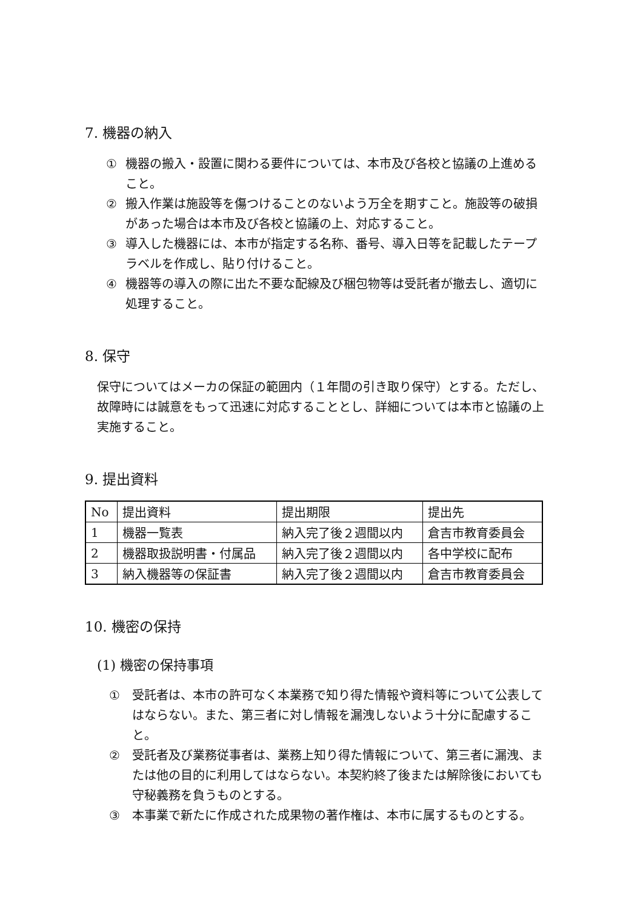7. 機器の納入
① 機器の搬入・設置に関わる要件については、本市及び各校と協議の上進めること。
② 搬入作業は施設等を傷つけることのないよう万全を期すこと。施設等の破損があった場合は本市及び各校と協議の上、対応すること。
③ 導入した機器には、本市が指定する名称、番号、導入日等を記載したテープラベルを作成し、貼り付けること。
④ 機器等の導入の際に出た不要な配線及び梱包物等は受託者が撤去し、適切に処理すること。
8. 保守
保守についてはメーカの保証の範囲内（１年間の引き取り保守）とする。ただし、故障時には誠意をもって迅速に対応することとし、詳細については本市と協議の上実施すること。
9. 提出資料
| No | 提出資料 | 提出期限 | 提出先 |
| 1 | 機器一覧表 | 納入完了後２週間以内 | 倉吉市教育委員会 |
| 2 | 機器取扱説明書・付属品 | 納入完了後２週間以内 | 各中学校に配布 |
| 3 | 納入機器等の保証書 | 納入完了後２週間以内 | 倉吉市教育委員会 |
10. 機密の保持
(1) 機密の保持事項
① 受託者は、本市の許可なく本業務で知り得た情報や資料等について公表してはならない。また、第三者に対し情報を漏洩しないよう十分に配慮すること。
② 受託者及び業務従事者は、業務上知り得た情報について、第三者に漏洩、または他の目的に利用してはならない。本契約終了後または解除後においても守秘義務を負うものとする。
③ 本事業で新たに作成された成果物の著作権は、本市に属するものとする。